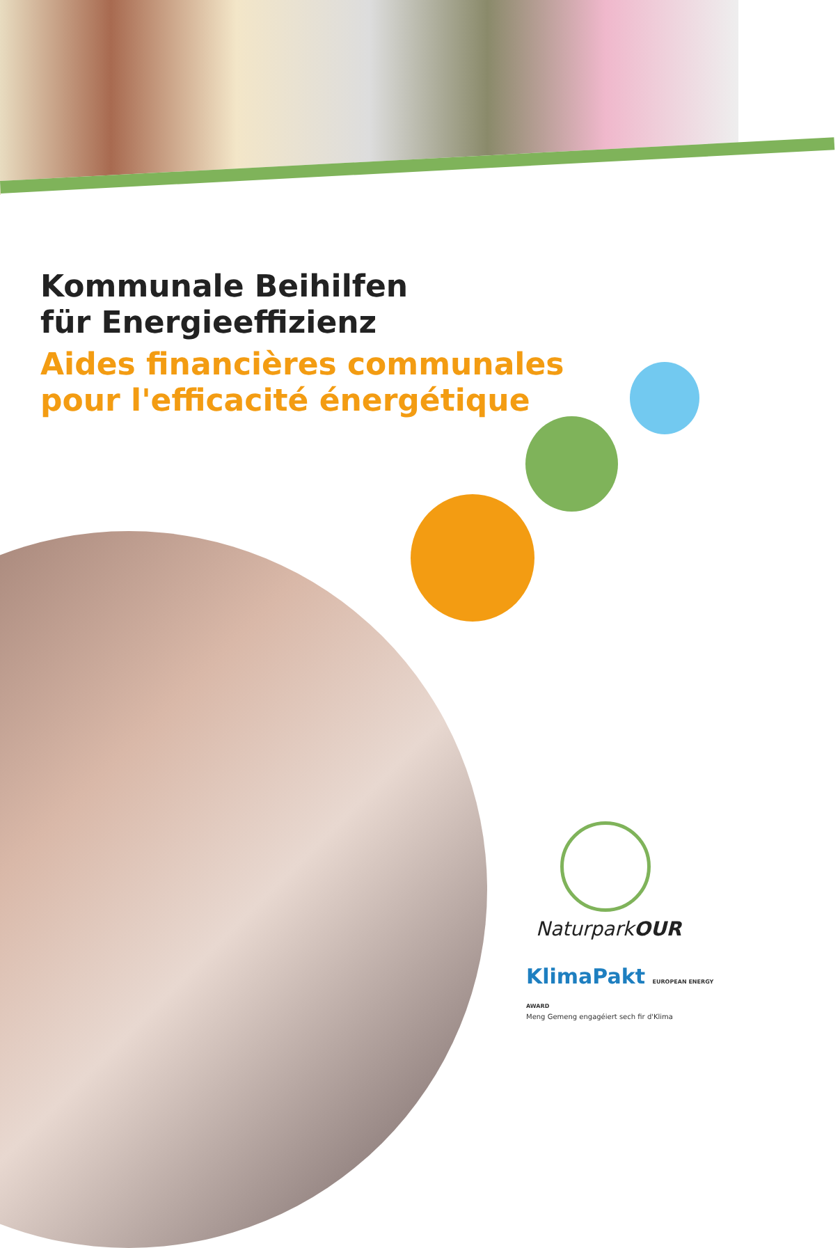Kommunale Beihilfen
für Energieeffizienz
Aides financières communales
pour l'efficacité énergétique
NaturparkOUR
KlimaPakt EUROPEAN ENERGY AWARD
Meng Gemeng engagéiert sech fir d'Klima